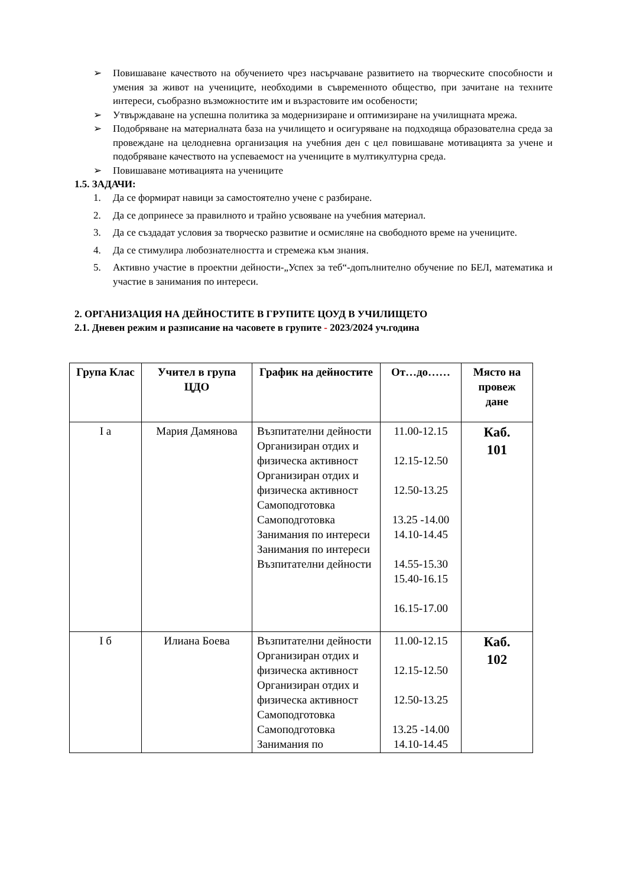➢ Повишаване качеството на обучението чрез насърчаване развитието на творческите способности и умения за живот на учениците, необходими в съвременното общество, при зачитане на техните интереси, съобразно възможностите им и възрастовите им особености;
➢ Утвърждаване на успешна политика за модернизиране и оптимизиране на училищната мрежа.
➢ Подобряване на материалната база на училището и осигуряване на подходяща образователна среда за провеждане на целодневна организация на учебния ден с цел повишаване мотивацията за учене и подобряване качеството на успеваемост на учениците в мултикултурна среда.
➢ Повишаване мотивацията на учениците
1.5. ЗАДАЧИ:
1. Да се формират навици за самостоятелно учене с разбиране.
2. Да се допринесе за правилното и трайно усвояване на учебния материал.
3. Да се създадат условия за творческо развитие и осмисляне на свободното време на учениците.
4. Да се стимулира любознателността и стремежа към знания.
5. Активно участие в проектни дейности-„Успех за теб“-допълнително обучение по БЕЛ, математика и участие в занимания по интереси.
2. ОРГАНИЗАЦИЯ НА ДЕЙНОСТИТЕ В ГРУПИТЕ ЦОУД В УЧИЛИЩЕТО
2.1. Дневен режим и разписание на часовете в групите - 2023/2024 уч.година
| Група Клас | Учител в група ЦДО | График на дейностите | От…до…… | Място на провеж дане |
| --- | --- | --- | --- | --- |
| I а | Мария Дамянова | Възпитателни дейности Организиран отдих и физическа активност Организиран отдих и физическа активност Самоподготовка Самоподготовка Занимания по интереси Занимания по интереси Възпитателни дейности | 11.00-12.15 12.15-12.50 12.50-13.25 13.25 -14.00 14.10-14.45 14.55-15.30 15.40-16.15 16.15-17.00 | Каб. 101 |
| I б | Илиана Боева | Възпитателни дейности Организиран отдих и физическа активност Организиран отдих и физическа активност Самоподготовка Самоподготовка Занимания по | 11.00-12.15 12.15-12.50 12.50-13.25 13.25 -14.00 14.10-14.45 | Каб. 102 |